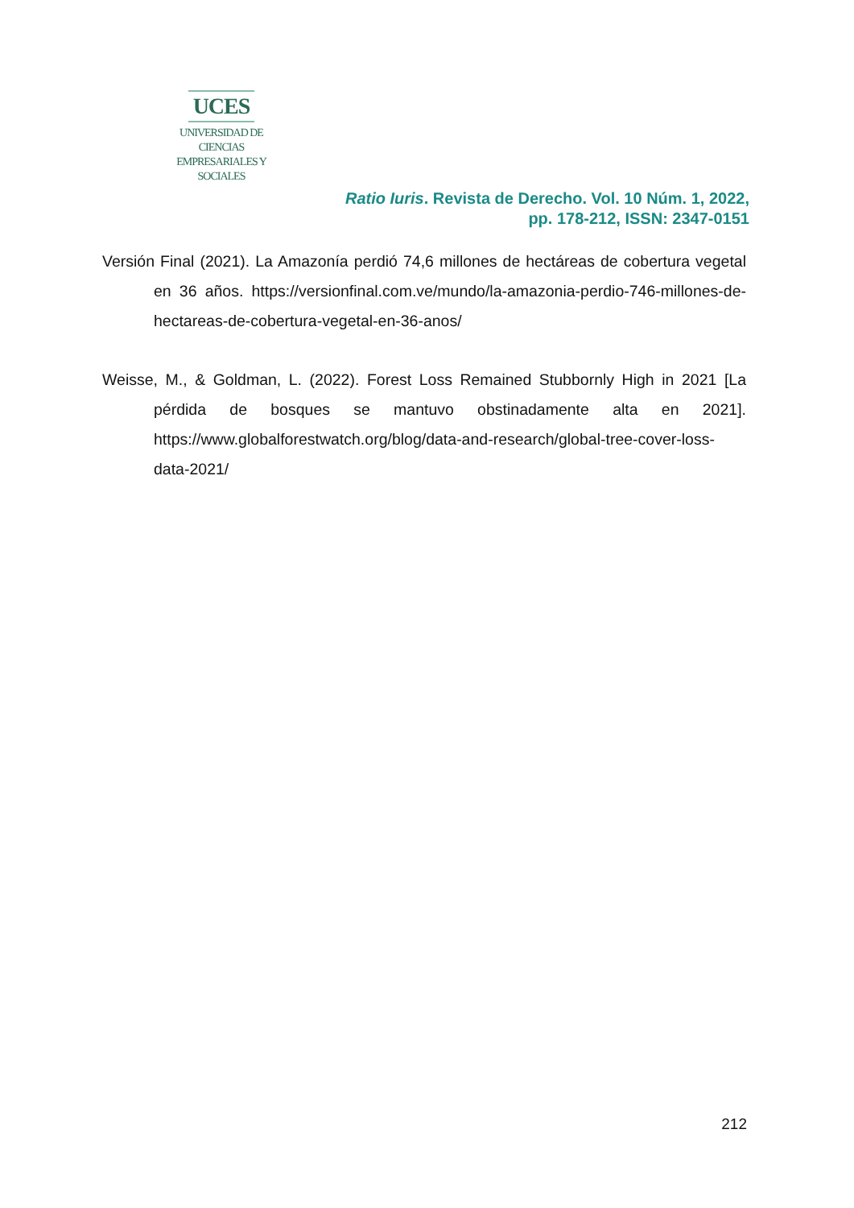UCES
UNIVERSIDAD DE CIENCIAS
EMPRESARIALES Y SOCIALES
Ratio Iuris. Revista de Derecho. Vol. 10 Núm. 1, 2022,
pp. 178-212, ISSN: 2347-0151
Versión Final (2021). La Amazonía perdió 74,6 millones de hectáreas de cobertura vegetal en 36 años. https://versionfinal.com.ve/mundo/la-amazonia-perdio-746-millones-de-hectareas-de-cobertura-vegetal-en-36-anos/
Weisse, M., & Goldman, L. (2022). Forest Loss Remained Stubbornly High in 2021 [La pérdida de bosques se mantuvo obstinadamente alta en 2021]. https://www.globalforestwatch.org/blog/data-and-research/global-tree-cover-loss-data-2021/
212